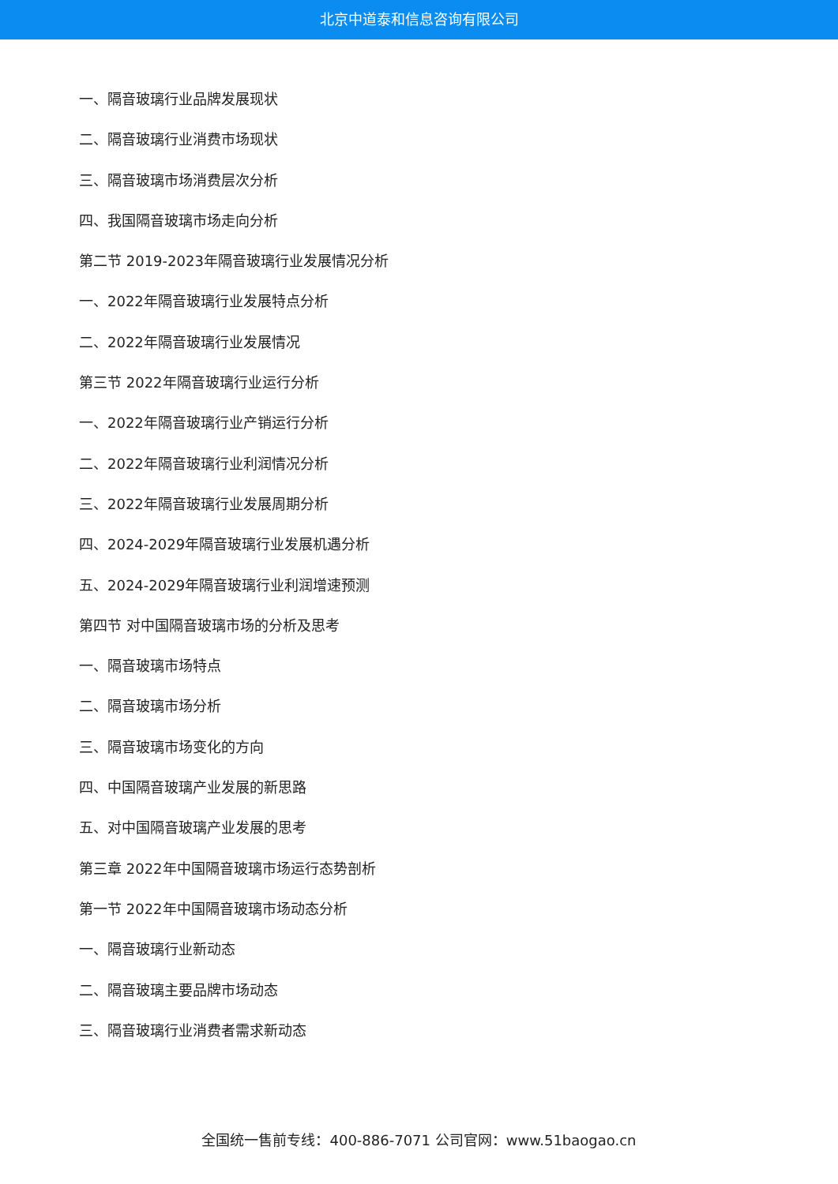北京中道泰和信息咨询有限公司
一、隔音玻璃行业品牌发展现状
二、隔音玻璃行业消费市场现状
三、隔音玻璃市场消费层次分析
四、我国隔音玻璃市场走向分析
第二节 2019-2023年隔音玻璃行业发展情况分析
一、2022年隔音玻璃行业发展特点分析
二、2022年隔音玻璃行业发展情况
第三节 2022年隔音玻璃行业运行分析
一、2022年隔音玻璃行业产销运行分析
二、2022年隔音玻璃行业利润情况分析
三、2022年隔音玻璃行业发展周期分析
四、2024-2029年隔音玻璃行业发展机遇分析
五、2024-2029年隔音玻璃行业利润增速预测
第四节 对中国隔音玻璃市场的分析及思考
一、隔音玻璃市场特点
二、隔音玻璃市场分析
三、隔音玻璃市场变化的方向
四、中国隔音玻璃产业发展的新思路
五、对中国隔音玻璃产业发展的思考
第三章 2022年中国隔音玻璃市场运行态势剖析
第一节 2022年中国隔音玻璃市场动态分析
一、隔音玻璃行业新动态
二、隔音玻璃主要品牌市场动态
三、隔音玻璃行业消费者需求新动态
全国统一售前专线：400-886-7071 公司官网：www.51baogao.cn